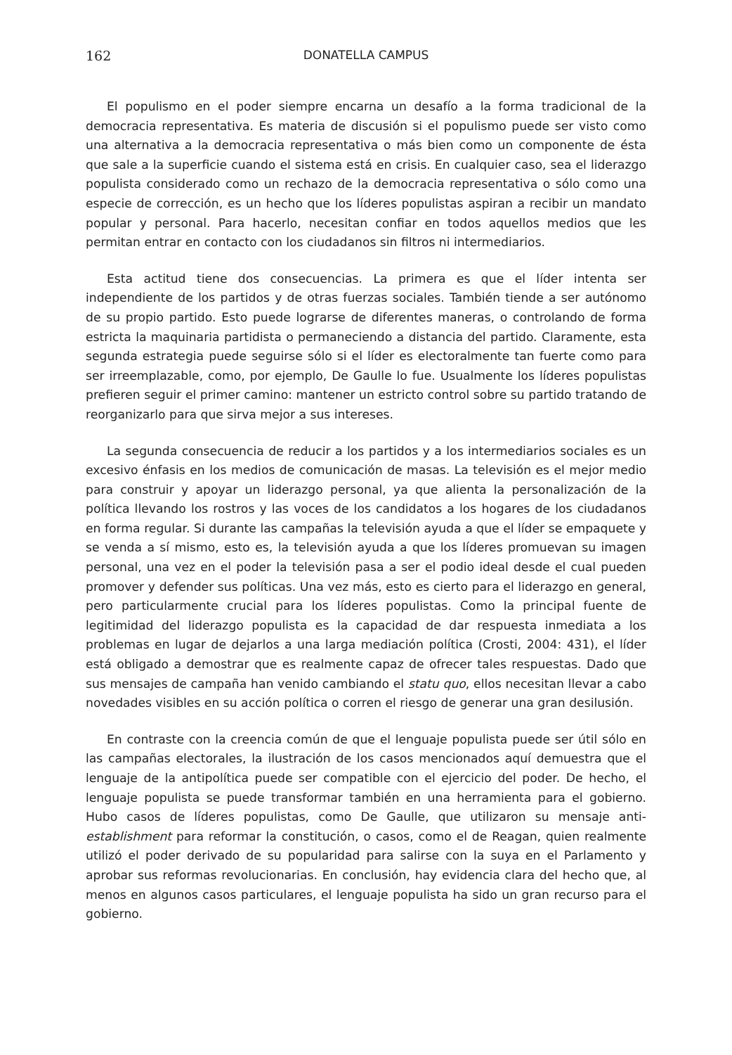162 DONATELLA CAMPUS
El populismo en el poder siempre encarna un desafío a la forma tradicional de la democracia representativa. Es materia de discusión si el populismo puede ser visto como una alternativa a la democracia representativa o más bien como un componente de ésta que sale a la superficie cuando el sistema está en crisis. En cualquier caso, sea el liderazgo populista considerado como un rechazo de la democracia representativa o sólo como una especie de corrección, es un hecho que los líderes populistas aspiran a recibir un mandato popular y personal. Para hacerlo, necesitan confiar en todos aquellos medios que les permitan entrar en contacto con los ciudadanos sin filtros ni intermediarios.
Esta actitud tiene dos consecuencias. La primera es que el líder intenta ser independiente de los partidos y de otras fuerzas sociales. También tiende a ser autónomo de su propio partido. Esto puede lograrse de diferentes maneras, o controlando de forma estricta la maquinaria partidista o permaneciendo a distancia del partido. Claramente, esta segunda estrategia puede seguirse sólo si el líder es electoralmente tan fuerte como para ser irreemplazable, como, por ejemplo, De Gaulle lo fue. Usualmente los líderes populistas prefieren seguir el primer camino: mantener un estricto control sobre su partido tratando de reorganizarlo para que sirva mejor a sus intereses.
La segunda consecuencia de reducir a los partidos y a los intermediarios sociales es un excesivo énfasis en los medios de comunicación de masas. La televisión es el mejor medio para construir y apoyar un liderazgo personal, ya que alienta la personalización de la política llevando los rostros y las voces de los candidatos a los hogares de los ciudadanos en forma regular. Si durante las campañas la televisión ayuda a que el líder se empaquete y se venda a sí mismo, esto es, la televisión ayuda a que los líderes promuevan su imagen personal, una vez en el poder la televisión pasa a ser el podio ideal desde el cual pueden promover y defender sus políticas. Una vez más, esto es cierto para el liderazgo en general, pero particularmente crucial para los líderes populistas. Como la principal fuente de legitimidad del liderazgo populista es la capacidad de dar respuesta inmediata a los problemas en lugar de dejarlos a una larga mediación política (Crosti, 2004: 431), el líder está obligado a demostrar que es realmente capaz de ofrecer tales respuestas. Dado que sus mensajes de campaña han venido cambiando el statu quo, ellos necesitan llevar a cabo novedades visibles en su acción política o corren el riesgo de generar una gran desilusión.
En contraste con la creencia común de que el lenguaje populista puede ser útil sólo en las campañas electorales, la ilustración de los casos mencionados aquí demuestra que el lenguaje de la antipolítica puede ser compatible con el ejercicio del poder. De hecho, el lenguaje populista se puede transformar también en una herramienta para el gobierno. Hubo casos de líderes populistas, como De Gaulle, que utilizaron su mensaje anti-establishment para reformar la constitución, o casos, como el de Reagan, quien realmente utilizó el poder derivado de su popularidad para salirse con la suya en el Parlamento y aprobar sus reformas revolucionarias. En conclusión, hay evidencia clara del hecho que, al menos en algunos casos particulares, el lenguaje populista ha sido un gran recurso para el gobierno.